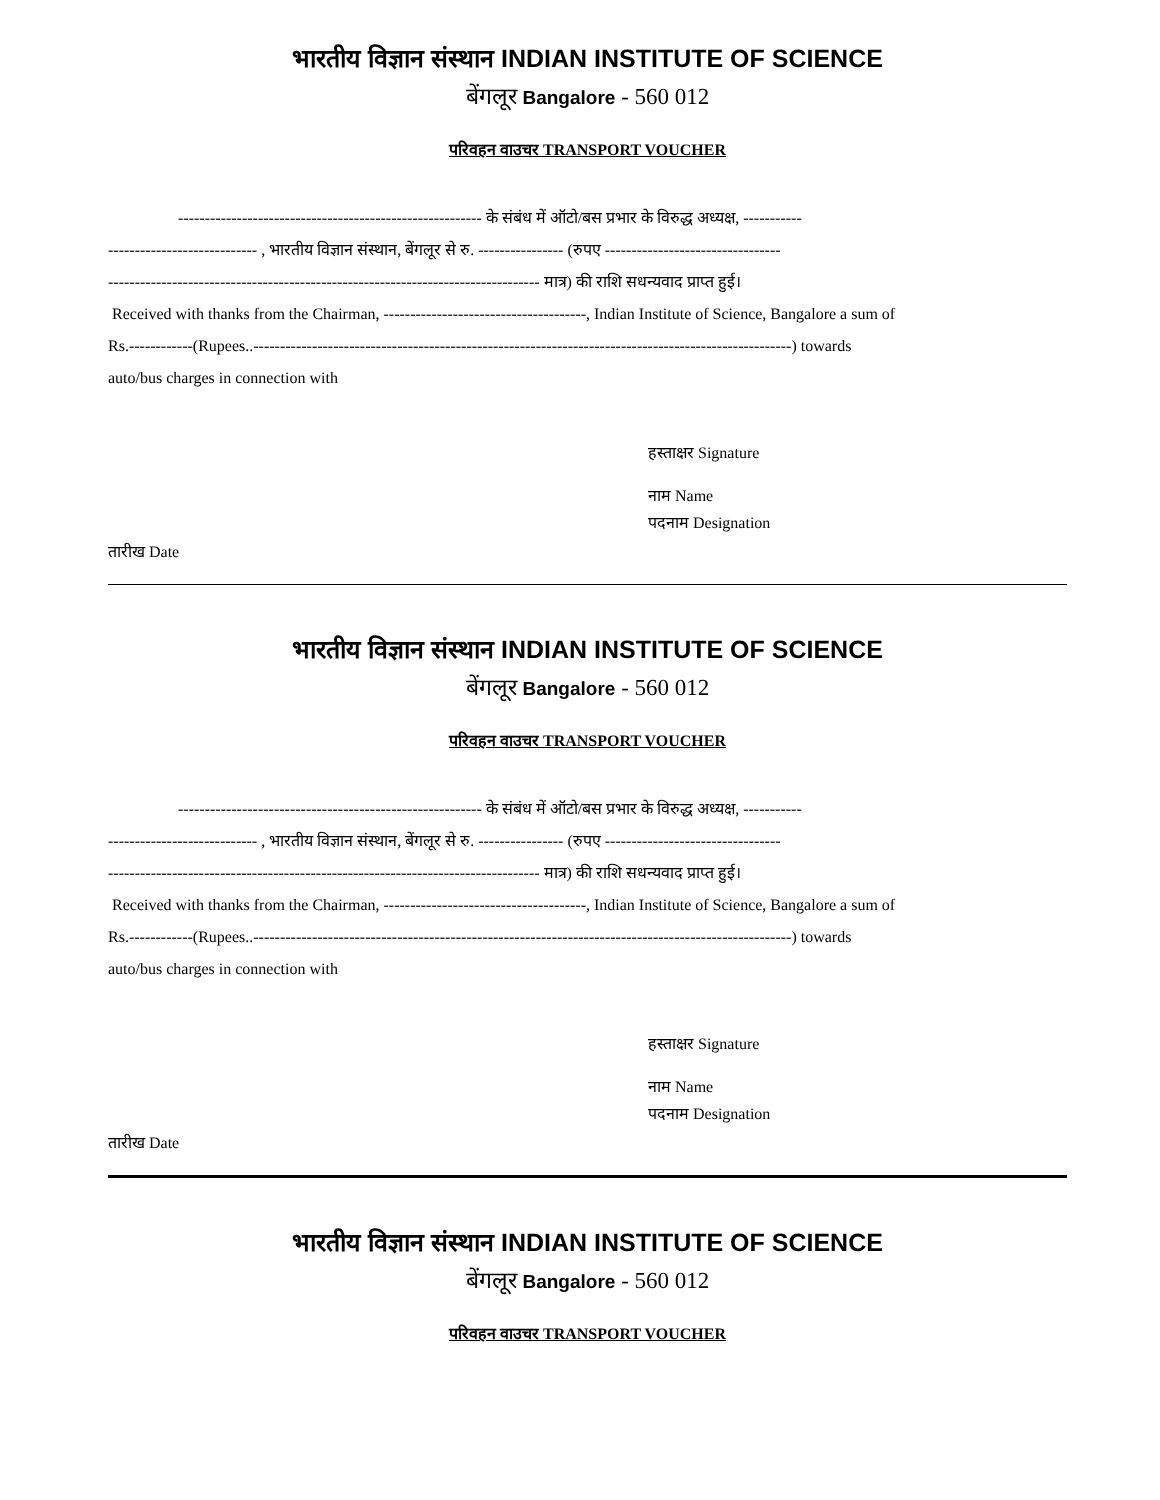भारतीय विज्ञान संस्थान INDIAN INSTITUTE OF SCIENCE
बेंगलूर Bangalore - 560 012
परिवहन वाउचर TRANSPORT VOUCHER
--------------------------------------------------------- के संबंध में ऑटो/बस प्रभार के विरुद्ध अध्यक्ष, -----------
---------------------------- , भारतीय विज्ञान संस्थान, बेंगलूर से रु. ---------------- (रुपए ---------------------------------
--------------------------------------------------------------------------------- मात्र) की राशि सधन्यवाद प्राप्त हुई।
Received with thanks from the Chairman, --------------------------------------, Indian Institute of Science, Bangalore a sum of
Rs.------------(Rupees..-----------------------------------------------------------------------------------------------------) towards
auto/bus charges in connection with
हस्ताक्षर Signature
नाम Name
पदनाम Designation
तारीख Date
भारतीय विज्ञान संस्थान INDIAN INSTITUTE OF SCIENCE
बेंगलूर Bangalore - 560 012
परिवहन वाउचर TRANSPORT VOUCHER
--------------------------------------------------------- के संबंध में ऑटो/बस प्रभार के विरुद्ध अध्यक्ष, -----------
---------------------------- , भारतीय विज्ञान संस्थान, बेंगलूर से रु. ---------------- (रुपए ---------------------------------
--------------------------------------------------------------------------------- मात्र) की राशि सधन्यवाद प्राप्त हुई।
Received with thanks from the Chairman, --------------------------------------, Indian Institute of Science, Bangalore a sum of
Rs.------------(Rupees..-----------------------------------------------------------------------------------------------------) towards
auto/bus charges in connection with
हस्ताक्षर Signature
नाम Name
पदनाम Designation
तारीख Date
भारतीय विज्ञान संस्थान INDIAN INSTITUTE OF SCIENCE
बेंगलूर Bangalore - 560 012
परिवहन वाउचर TRANSPORT VOUCHER